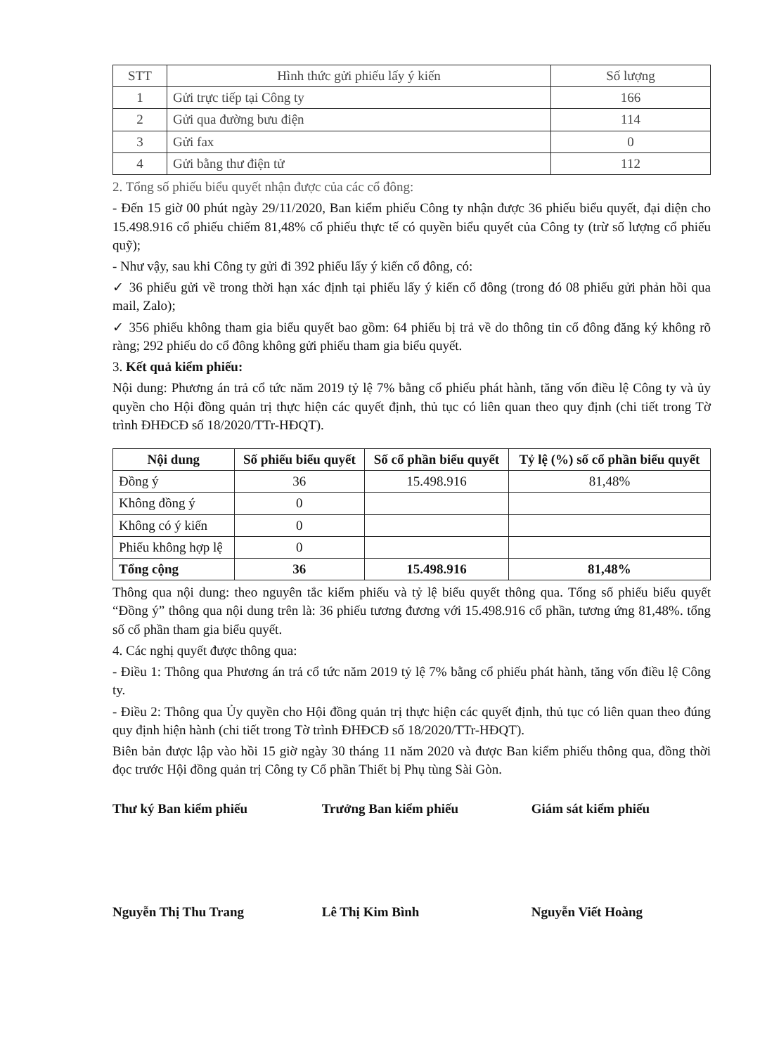| STT | Hình thức gửi phiếu lấy ý kiến | Số lượng |
| --- | --- | --- |
| 1 | Gửi trực tiếp tại Công ty | 166 |
| 2 | Gửi qua đường bưu điện | 114 |
| 3 | Gửi fax | 0 |
| 4 | Gửi bằng thư điện tử | 112 |
2. Tổng số phiếu biểu quyết nhận được của các cổ đông:
- Đến 15 giờ 00 phút ngày 29/11/2020, Ban kiểm phiếu Công ty nhận được 36 phiếu biểu quyết, đại diện cho 15.498.916 cổ phiếu chiếm 81,48% cổ phiếu thực tế có quyền biểu quyết của Công ty (trừ số lượng cổ phiếu quỹ);
- Như vậy, sau khi Công ty gửi đi 392 phiếu lấy ý kiến cổ đông, có:
✓ 36 phiếu gửi về trong thời hạn xác định tại phiếu lấy ý kiến cổ đông (trong đó 08 phiếu gửi phản hồi qua mail, Zalo);
✓ 356 phiếu không tham gia biểu quyết bao gồm: 64 phiếu bị trả về do thông tin cổ đông đăng ký không rõ ràng; 292 phiếu do cổ đông không gửi phiếu tham gia biểu quyết.
3. Kết quả kiểm phiếu:
Nội dung: Phương án trả cổ tức năm 2019 tỷ lệ 7% bằng cổ phiếu phát hành, tăng vốn điều lệ Công ty và ủy quyền cho Hội đồng quản trị thực hiện các quyết định, thủ tục có liên quan theo quy định (chi tiết trong Tờ trình ĐHĐCĐ số 18/2020/TTr-HĐQT).
| Nội dung | Số phiếu biểu quyết | Số cổ phần biểu quyết | Tỷ lệ (%) số cổ phần biểu quyết |
| --- | --- | --- | --- |
| Đồng ý | 36 | 15.498.916 | 81,48% |
| Không đồng ý | 0 | | |
| Không có ý kiến | 0 | | |
| Phiếu không hợp lệ | 0 | | |
| Tổng cộng | 36 | 15.498.916 | 81,48% |
Thông qua nội dung: theo nguyên tắc kiểm phiếu và tỷ lệ biểu quyết thông qua. Tổng số phiếu biểu quyết “Đồng ý” thông qua nội dung trên là: 36 phiếu tương đương với 15.498.916 cổ phần, tương ứng 81,48%. tổng số cổ phần tham gia biểu quyết.
4. Các nghị quyết được thông qua:
- Điều 1: Thông qua Phương án trả cổ tức năm 2019 tỷ lệ 7% bằng cổ phiếu phát hành, tăng vốn điều lệ Công ty.
- Điều 2: Thông qua Ủy quyền cho Hội đồng quản trị thực hiện các quyết định, thủ tục có liên quan theo đúng quy định hiện hành (chi tiết trong Tờ trình ĐHĐCĐ số 18/2020/TTr-HĐQT).
Biên bản được lập vào hồi 15 giờ ngày 30 tháng 11 năm 2020 và được Ban kiểm phiếu thông qua, đồng thời đọc trước Hội đồng quản trị Công ty Cổ phần Thiết bị Phụ tùng Sài Gòn.
Thư ký Ban kiểm phiếu Trưởng Ban kiểm phiếu Giám sát kiểm phiếu
Nguyễn Thị Thu Trang Lê Thị Kim Bình Nguyễn Viết Hoàng